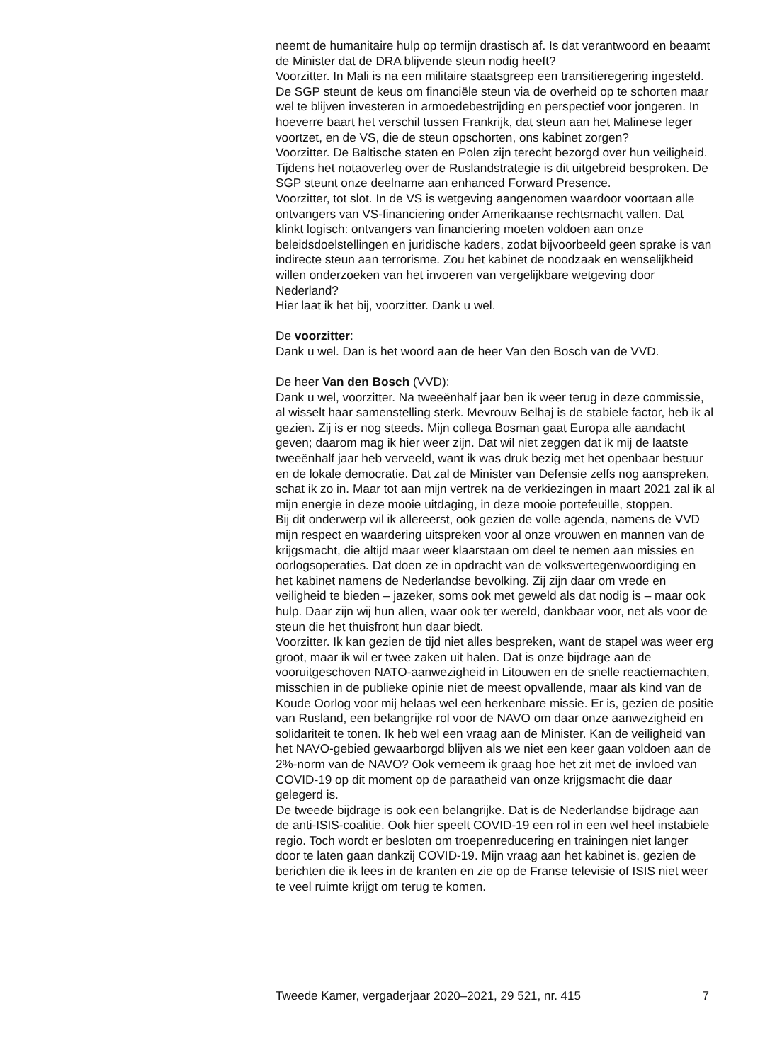neemt de humanitaire hulp op termijn drastisch af. Is dat verantwoord en beaamt de Minister dat de DRA blijvende steun nodig heeft?
Voorzitter. In Mali is na een militaire staatsgreep een transitieregering ingesteld. De SGP steunt de keus om financiële steun via de overheid op te schorten maar wel te blijven investeren in armoedebestrijding en perspectief voor jongeren. In hoeverre baart het verschil tussen Frankrijk, dat steun aan het Malinese leger voortzet, en de VS, die de steun opschorten, ons kabinet zorgen?
Voorzitter. De Baltische staten en Polen zijn terecht bezorgd over hun veiligheid. Tijdens het notaoverleg over de Ruslandstrategie is dit uitgebreid besproken. De SGP steunt onze deelname aan enhanced Forward Presence.
Voorzitter, tot slot. In de VS is wetgeving aangenomen waardoor voortaan alle ontvangers van VS-financiering onder Amerikaanse rechtsmacht vallen. Dat klinkt logisch: ontvangers van financiering moeten voldoen aan onze beleidsdoelstellingen en juridische kaders, zodat bijvoorbeeld geen sprake is van indirecte steun aan terrorisme. Zou het kabinet de noodzaak en wenselijkheid willen onderzoeken van het invoeren van vergelijkbare wetgeving door Nederland?
Hier laat ik het bij, voorzitter. Dank u wel.
De voorzitter:
Dank u wel. Dan is het woord aan de heer Van den Bosch van de VVD.
De heer Van den Bosch (VVD):
Dank u wel, voorzitter. Na tweeënhalf jaar ben ik weer terug in deze commissie, al wisselt haar samenstelling sterk. Mevrouw Belhaj is de stabiele factor, heb ik al gezien. Zij is er nog steeds. Mijn collega Bosman gaat Europa alle aandacht geven; daarom mag ik hier weer zijn. Dat wil niet zeggen dat ik mij de laatste tweeënhalf jaar heb verveeld, want ik was druk bezig met het openbaar bestuur en de lokale democratie. Dat zal de Minister van Defensie zelfs nog aanspreken, schat ik zo in. Maar tot aan mijn vertrek na de verkiezingen in maart 2021 zal ik al mijn energie in deze mooie uitdaging, in deze mooie portefeuille, stoppen.
Bij dit onderwerp wil ik allereerst, ook gezien de volle agenda, namens de VVD mijn respect en waardering uitspreken voor al onze vrouwen en mannen van de krijgsmacht, die altijd maar weer klaarstaan om deel te nemen aan missies en oorlogsoperaties. Dat doen ze in opdracht van de volksvertegenwoordiging en het kabinet namens de Nederlandse bevolking. Zij zijn daar om vrede en veiligheid te bieden – jazeker, soms ook met geweld als dat nodig is – maar ook hulp. Daar zijn wij hun allen, waar ook ter wereld, dankbaar voor, net als voor de steun die het thuisfront hun daar biedt.
Voorzitter. Ik kan gezien de tijd niet alles bespreken, want de stapel was weer erg groot, maar ik wil er twee zaken uit halen. Dat is onze bijdrage aan de vooruitgeschoven NATO-aanwezigheid in Litouwen en de snelle reactiemachten, misschien in de publieke opinie niet de meest opvallende, maar als kind van de Koude Oorlog voor mij helaas wel een herkenbare missie. Er is, gezien de positie van Rusland, een belangrijke rol voor de NAVO om daar onze aanwezigheid en solidariteit te tonen. Ik heb wel een vraag aan de Minister. Kan de veiligheid van het NAVO-gebied gewaarborgd blijven als we niet een keer gaan voldoen aan de 2%-norm van de NAVO? Ook verneem ik graag hoe het zit met de invloed van COVID-19 op dit moment op de paraatheid van onze krijgsmacht die daar gelegerd is.
De tweede bijdrage is ook een belangrijke. Dat is de Nederlandse bijdrage aan de anti-ISIS-coalitie. Ook hier speelt COVID-19 een rol in een wel heel instabiele regio. Toch wordt er besloten om troepenreducering en trainingen niet langer door te laten gaan dankzij COVID-19. Mijn vraag aan het kabinet is, gezien de berichten die ik lees in de kranten en zie op de Franse televisie of ISIS niet weer te veel ruimte krijgt om terug te komen.
Tweede Kamer, vergaderjaar 2020–2021, 29 521, nr. 415 7